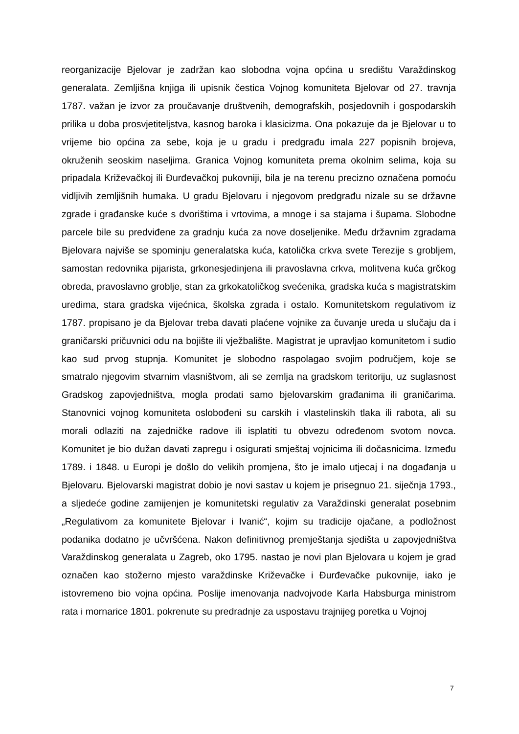reorganizacije Bjelovar je zadržan kao slobodna vojna općina u središtu Varaždinskog generalata. Zemljišna knjiga ili upisnik čestica Vojnog komuniteta Bjelovar od 27. travnja 1787. važan je izvor za proučavanje društvenih, demografskih, posjedovnih i gospodarskih prilika u doba prosvjetiteljstva, kasnog baroka i klasicizma. Ona pokazuje da je Bjelovar u to vrijeme bio općina za sebe, koja je u gradu i predgrađu imala 227 popisnih brojeva, okruženih seoskim naseljima. Granica Vojnog komuniteta prema okolnim selima, koja su pripadala Križevačkoj ili Đurđevačkoj pukovniji, bila je na terenu precizno označena pomoću vidljivih zemljišnih humaka. U gradu Bjelovaru i njegovom predgrađu nizale su se državne zgrade i građanske kuće s dvorištima i vrtovima, a mnoge i sa stajama i šupama. Slobodne parcele bile su predviđene za gradnju kuća za nove doseljenike. Među državnim zgradama Bjelovara najviše se spominju generalatska kuća, katolička crkva svete Terezije s grobljem, samostan redovnika pijarista, grkonesjedinjena ili pravoslavna crkva, molitvena kuća grčkog obreda, pravoslavno groblje, stan za grkokatoličkog svećenika, gradska kuća s magistratskim uredima, stara gradska vijećnica, školska zgrada i ostalo. Komunitetskom regulativom iz 1787. propisano je da Bjelovar treba davati plaćene vojnike za čuvanje ureda u slučaju da i graničarski pričuvnici odu na bojište ili vježbalište. Magistrat je upravljao komunitetom i sudio kao sud prvog stupnja. Komunitet je slobodno raspolagao svojim područjem, koje se smatralo njegovim stvarnim vlasništvom, ali se zemlja na gradskom teritoriju, uz suglasnost Gradskog zapovjedništva, mogla prodati samo bjelovarskim građanima ili graničarima. Stanovnici vojnog komuniteta oslobođeni su carskih i vlastelinskih tlaka ili rabota, ali su morali odlaziti na zajedničke radove ili isplatiti tu obvezu određenom svotom novca. Komunitet je bio dužan davati zapregu i osigurati smještaj vojnicima ili dočasnicima. Između 1789. i 1848. u Europi je došlo do velikih promjena, što je imalo utjecaj i na događanja u Bjelovaru. Bjelovarski magistrat dobio je novi sastav u kojem je prisegnuo 21. siječnja 1793., a sljedeće godine zamijenjen je komunitetski regulativ za Varaždinski generalat posebnim „Regulativom za komunitete Bjelovar i Ivanić“, kojim su tradicije ojačane, a podložnost podanika dodatno je učvršćena. Nakon definitivnog premještanja sjedišta u zapovjedništva Varaždinskog generalata u Zagreb, oko 1795. nastao je novi plan Bjelovara u kojem je grad označen kao stožerno mjesto varaždinske Križevačke i Đurđevačke pukovnije, iako je istovremeno bio vojna općina. Poslije imenovanja nadvojvode Karla Habsburga ministrom rata i mornarice 1801. pokrenute su predradnje za uspostavu trajnijeg poretka u Vojnoj
7